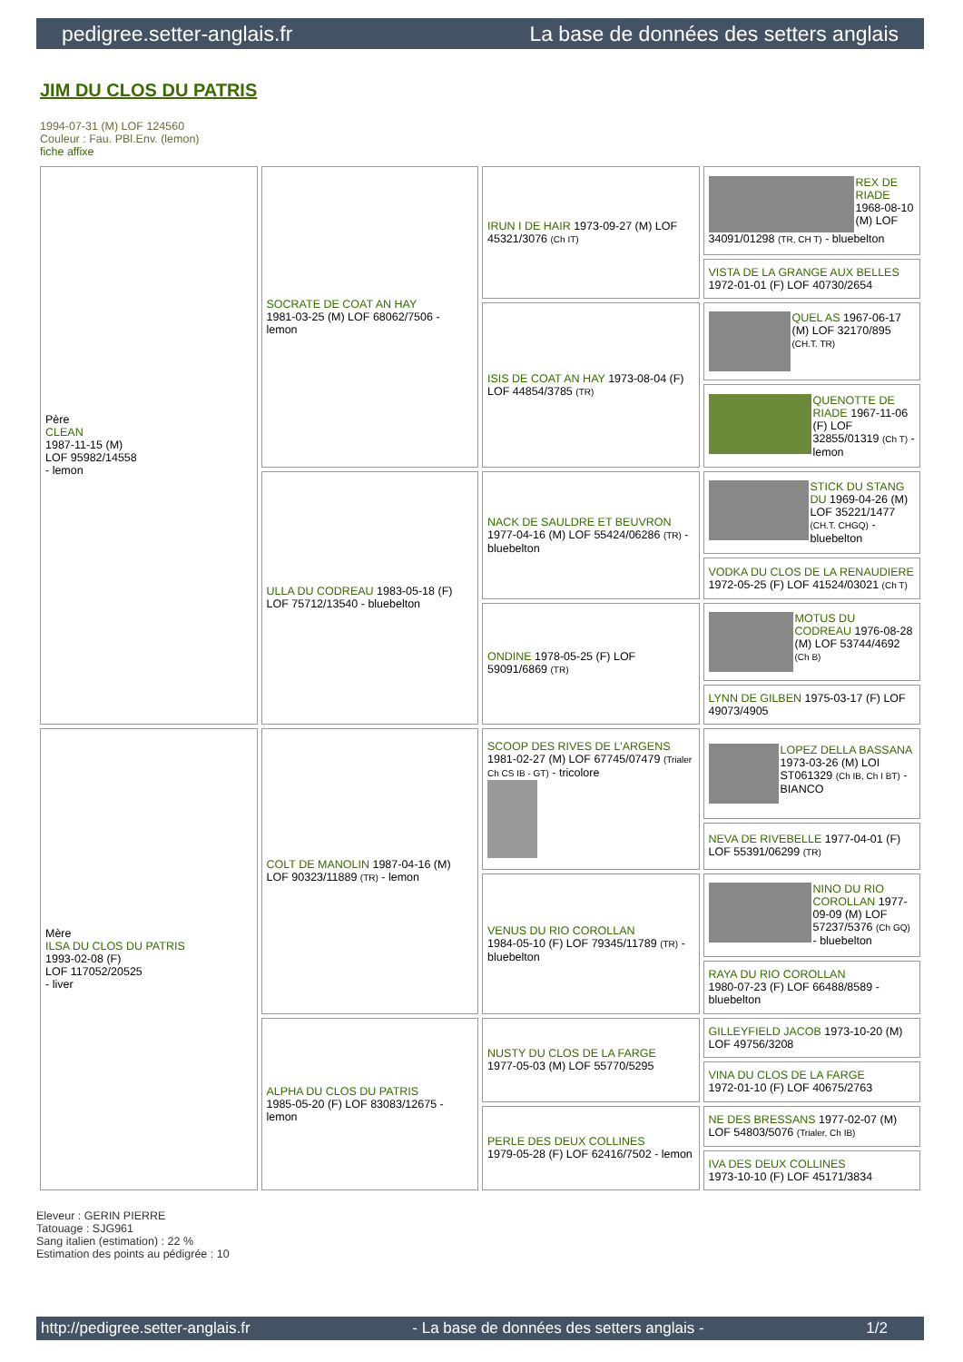pedigree.setter-anglais.fr La base de données des setters anglais
JIM DU CLOS DU PATRIS
1994-07-31 (M) LOF 124560
Couleur : Fau. PBl.Env. (lemon)
fiche affixe
| Père CLEAN 1987-11-15 (M) LOF 95982/14558 - lemon | SOCRATE DE COAT AN HAY 1981-03-25 (M) LOF 68062/7506 - lemon | IRUN I DE HAIR 1973-09-27 (M) LOF 45321/3076 (Ch IT) | REX DE RIADE 1968-08-10 (M) LOF 34091/01298 (TR, CH T) - bluebelton |
| | | | VISTA DE LA GRANGE AUX BELLES 1972-01-01 (F) LOF 40730/2654 |
| | | ISIS DE COAT AN HAY 1973-08-04 (F) LOF 44854/3785 (TR) | QUEL AS 1967-06-17 (M) LOF 32170/895 (CH.T. TR) |
| | | | QUENOTTE DE RIADE 1967-11-06 (F) LOF 32855/01319 (Ch T) - lemon |
| | ULLA DU CODREAU 1983-05-18 (F) LOF 75712/13540 - bluebelton | NACK DE SAULDRE ET BEUVRON 1977-04-16 (M) LOF 55424/06286 (TR) - bluebelton | STICK DU STANG DU 1969-04-26 (M) LOF 35221/1477 (CH.T. CHGQ) - bluebelton |
| | | | VODKA DU CLOS DE LA RENAUDIERE 1972-05-25 (F) LOF 41524/03021 (Ch T) |
| | | ONDINE 1978-05-25 (F) LOF 59091/6869 (TR) | MOTUS DU CODREAU 1976-08-28 (M) LOF 53744/4692 (Ch B) |
| | | | LYNN DE GILBEN 1975-03-17 (F) LOF 49073/4905 |
| Mère ILSA DU CLOS DU PATRIS 1993-02-08 (F) LOF 117052/20525 - liver | COLT DE MANOLIN 1987-04-16 (M) LOF 90323/11889 (TR) - lemon | SCOOP DES RIVES DE L'ARGENS 1981-02-27 (M) LOF 67745/07479 (Trialer Ch CS IB - GT) - tricolore | LOPEZ DELLA BASSANA 1973-03-26 (M) LOI ST061329 (Ch IB, Ch I BT) - BIANCO |
| | | | NEVA DE RIVEBELLE 1977-04-01 (F) LOF 55391/06299 (TR) |
| | | VENUS DU RIO COROLLAN 1984-05-10 (F) LOF 79345/11789 (TR) - bluebelton | NINO DU RIO COROLLAN 1977-09-09 (M) LOF 57237/5376 (Ch GQ) - bluebelton |
| | | | RAYA DU RIO COROLLAN 1980-07-23 (F) LOF 66488/8589 - bluebelton |
| | ALPHA DU CLOS DU PATRIS 1985-05-20 (F) LOF 83083/12675 - lemon | NUSTY DU CLOS DE LA FARGE 1977-05-03 (M) LOF 55770/5295 | GILLEYFIELD JACOB 1973-10-20 (M) LOF 49756/3208 |
| | | | VINA DU CLOS DE LA FARGE 1972-01-10 (F) LOF 40675/2763 |
| | | PERLE DES DEUX COLLINES 1979-05-28 (F) LOF 62416/7502 - lemon | NE DES BRESSANS 1977-02-07 (M) LOF 54803/5076 (Trialer, Ch IB) |
| | | | IVA DES DEUX COLLINES 1973-10-10 (F) LOF 45171/3834 |
Eleveur : GERIN PIERRE
Tatouage : SJG961
Sang italien (estimation) : 22 %
Estimation des points au pédigrée : 10
http://pedigree.setter-anglais.fr - La base de données des setters anglais - 1/2